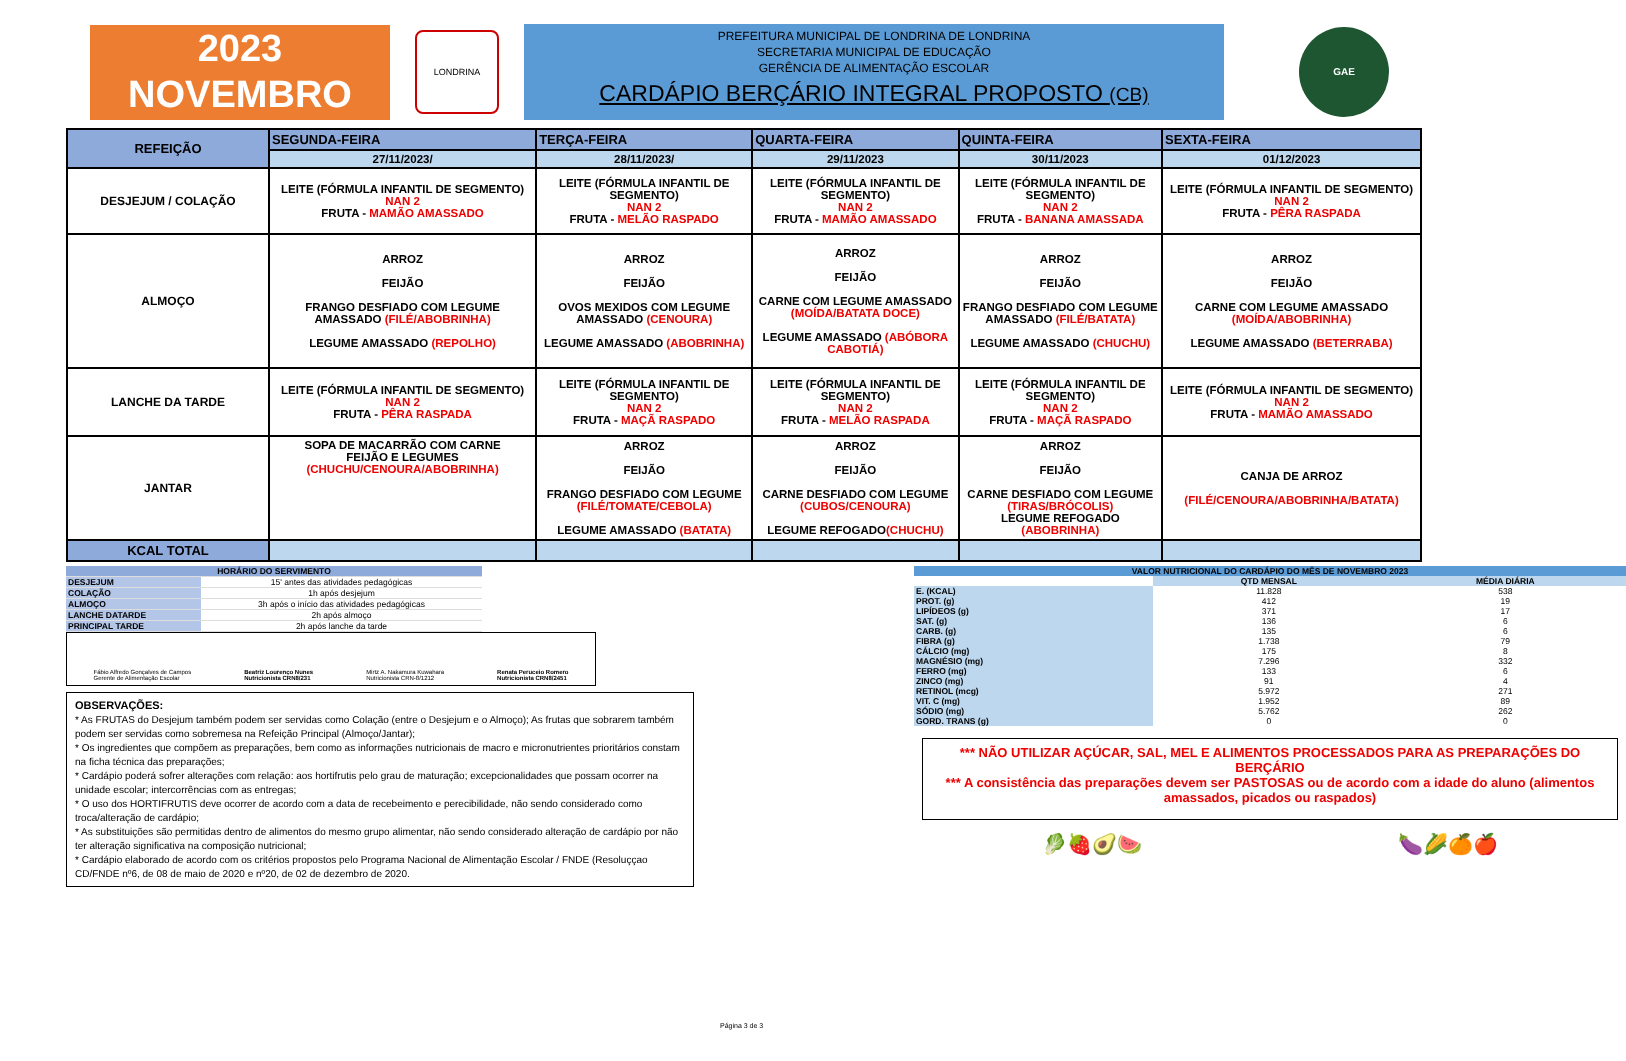2023
NOVEMBRO
LONDRINA
PREFEITURA MUNICIPAL DE LONDRINA DE LONDRINA
SECRETARIA MUNICIPAL DE EDUCAÇÃO
GERÊNCIA DE ALIMENTAÇÃO ESCOLAR
CARDÁPIO BERÇÁRIO INTEGRAL PROPOSTO (CB)
GAE
| REFEIÇÃO | SEGUNDA-FEIRA | TERÇA-FEIRA | QUARTA-FEIRA | QUINTA-FEIRA | SEXTA-FEIRA |
| --- | --- | --- | --- | --- | --- |
| | 27/11/2023/ | 28/11/2023/ | 29/11/2023 | 30/11/2023 | 01/12/2023 |
| DESJEJUM / COLAÇÃO | LEITE (FÓRMULA INFANTIL DE SEGMENTO) NAN 2 FRUTA - MAMÃO AMASSADO | LEITE (FÓRMULA INFANTIL DE SEGMENTO) NAN 2 FRUTA - MELÃO RASPADO | LEITE (FÓRMULA INFANTIL DE SEGMENTO) NAN 2 FRUTA - MAMÃO AMASSADO | LEITE (FÓRMULA INFANTIL DE SEGMENTO) NAN 2 FRUTA - BANANA AMASSADA | LEITE (FÓRMULA INFANTIL DE SEGMENTO) NAN 2 FRUTA - PÊRA RASPADA |
| ALMOÇO | ARROZ FEIJÃO FRANGO DESFIADO COM LEGUME AMASSADO (FILÉ/ABOBRINHA) LEGUME AMASSADO (REPOLHO) | ARROZ FEIJÃO OVOS MEXIDOS COM LEGUME AMASSADO (CENOURA) LEGUME AMASSADO (ABOBRINHA) | ARROZ FEIJÃO CARNE COM LEGUME AMASSADO (MOÍDA/BATATA DOCE) LEGUME AMASSADO (ABÓBORA CABOTIÁ) | ARROZ FEIJÃO FRANGO DESFIADO COM LEGUME AMASSADO (FILÉ/BATATA) LEGUME AMASSADO (CHUCHU) | ARROZ FEIJÃO CARNE COM LEGUME AMASSADO (MOÍDA/ABOBRINHA) LEGUME AMASSADO (BETERRABA) |
| LANCHE DA TARDE | LEITE (FÓRMULA INFANTIL DE SEGMENTO) NAN 2 FRUTA - PÊRA RASPADA | LEITE (FÓRMULA INFANTIL DE SEGMENTO) NAN 2 FRUTA - MAÇÃ RASPADO | LEITE (FÓRMULA INFANTIL DE SEGMENTO) NAN 2 FRUTA - MELÃO RASPADA | LEITE (FÓRMULA INFANTIL DE SEGMENTO) NAN 2 FRUTA - MAÇÃ RASPADO | LEITE (FÓRMULA INFANTIL DE SEGMENTO) NAN 2 FRUTA - MAMÃO AMASSADO |
| JANTAR | SOPA DE MACARRÃO COM CARNE FEIJÃO E LEGUMES (CHUCHU/CENOURA/ABOBRINHA) | ARROZ FEIJÃO FRANGO DESFIADO COM LEGUME (FILÉ/TOMATE/CEBOLA) LEGUME AMASSADO (BATATA) | ARROZ FEIJÃO CARNE DESFIADO COM LEGUME (CUBOS/CENOURA) LEGUME REFOGADO (CHUCHU) | ARROZ FEIJÃO CARNE DESFIADO COM LEGUME (TIRAS/BRÓCOLIS) LEGUME REFOGADO (ABOBRINHA) | CANJA DE ARROZ (FILÉ/CENOURA/ABOBRINHA/BATATA) |
| KCAL TOTAL | | | | | |
| HORÁRIO DO SERVIMENTO | |
| DESJEJUM | 15' antes das atividades pedagógicas |
| COLAÇÃO | 1h após desjejum |
| ALMOÇO | 3h após o início das atividades pedagógicas |
| LANCHE DATARDE | 2h após almoço |
| PRINCIPAL TARDE | 2h após lanche da tarde |
Fábio Alfredo Gonçalves de Campos
Gerente de Alimentação Escolar
Beatriz Lourenço Nunes
Nutricionista CRN8/231
Mirtz A. Nakamura Kuwahara
Nutricionista CRN-8/1212
Renata Peruceio Romero
Nutricionista CRN8/2451
OBSERVAÇÕES:
* As FRUTAS do Desjejum também podem ser servidas como Colação (entre o Desjejum e o Almoço); As frutas que sobrarem também podem ser servidas como sobremesa na Refeição Principal (Almoço/Jantar);
* Os ingredientes que compõem as preparações, bem como as informações nutricionais de macro e micronutrientes prioritários constam na ficha técnica das preparações;
* Cardápio poderá sofrer alterações com relação: aos hortifrutis pelo grau de maturação; excepcionalidades que possam ocorrer na unidade escolar; intercorrências com as entregas;
* O uso dos HORTIFRUTIS deve ocorrer de acordo com a data de recebeimento e perecibilidade, não sendo considerado como troca/alteração de cardápio;
* As substituições são permitidas dentro de alimentos do mesmo grupo alimentar, não sendo considerado alteração de cardápio por não ter alteração significativa na composição nutricional;
* Cardápio elaborado de acordo com os critérios propostos pelo Programa Nacional de Alimentação Escolar / FNDE (Resoluççao CD/FNDE nº6, de 08 de maio de 2020 e nº20, de 02 de dezembro de 2020.
| VALOR NUTRICIONAL DO CARDÁPIO DO MÊS DE NOVEMBRO 2023 | | |
| | QTD MENSAL | MÉDIA DIÁRIA |
| E. (KCAL) | 11.828 | 538 |
| PROT. (g) | 412 | 19 |
| LIPÍDEOS (g) | 371 | 17 |
| SAT. (g) | 136 | 6 |
| CARB. (g) | 135 | 6 |
| FIBRA (g) | 1.738 | 79 |
| CÁLCIO (mg) | 175 | 8 |
| MAGNÉSIO (mg) | 7.296 | 332 |
| FERRO (mg) | 133 | 6 |
| ZINCO (mg) | 91 | 4 |
| RETINOL (mcg) | 5.972 | 271 |
| VIT. C (mg) | 1.952 | 89 |
| SÓDIO (mg) | 5.762 | 262 |
| GORD. TRANS (g) | 0 | 0 |
*** NÃO UTILIZAR AÇÚCAR, SAL, MEL E ALIMENTOS PROCESSADOS PARA AS PREPARAÇÕES DO BERÇÁRIO
*** A consistência das preparações devem ser PASTOSAS ou de acordo com a idade do aluno (alimentos amassados, picados ou raspados)
🥬🍓🥑🍉 🍆🌽🍊🍎
Página 3 de 3